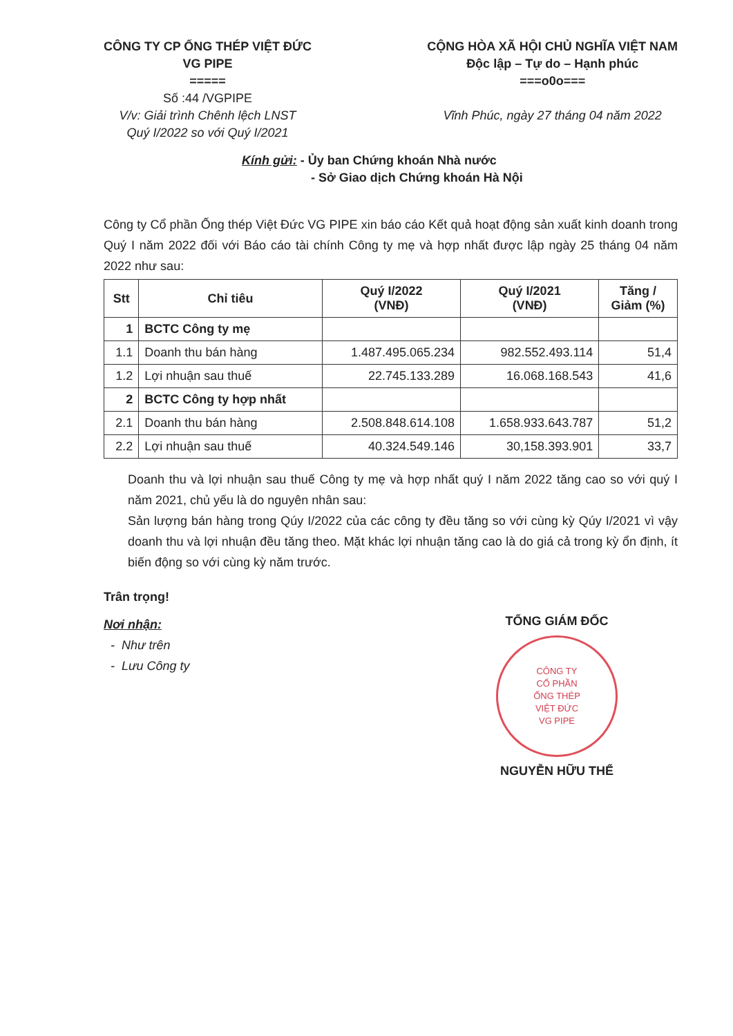CÔNG TY CP ỐNG THÉP VIỆT ĐỨC
VG PIPE
=====
Số :44 /VGPIPE
V/v: Giải trình Chênh lệch LNST
Quý I/2022 so với Quý I/2021
CỘNG HÒA XÃ HỘI CHỦ NGHĨA VIỆT NAM
Độc lập – Tự do – Hạnh phúc
===o0o===
Vĩnh Phúc, ngày 27 tháng 04 năm 2022
Kính gửi: - Ủy ban Chứng khoán Nhà nước
- Sở Giao dịch Chứng khoán Hà Nội
Công ty Cổ phần Ống thép Việt Đức VG PIPE xin báo cáo Kết quả hoạt động sản xuất kinh doanh trong Quý I năm 2022 đối với Báo cáo tài chính Công ty mẹ và hợp nhất được lập ngày 25 tháng 04 năm 2022 như sau:
| Stt | Chỉ tiêu | Quý I/2022 (VNĐ) | Quý I/2021 (VNĐ) | Tăng / Giảm (%) |
| --- | --- | --- | --- | --- |
| 1 | BCTC Công ty mẹ | | | |
| 1.1 | Doanh thu bán hàng | 1.487.495.065.234 | 982.552.493.114 | 51,4 |
| 1.2 | Lợi nhuận sau thuế | 22.745.133.289 | 16.068.168.543 | 41,6 |
| 2 | BCTC Công ty hợp nhất | | | |
| 2.1 | Doanh thu bán hàng | 2.508.848.614.108 | 1.658.933.643.787 | 51,2 |
| 2.2 | Lợi nhuận sau thuế | 40.324.549.146 | 30,158.393.901 | 33,7 |
Doanh thu và lợi nhuận sau thuế Công ty mẹ và hợp nhất quý I năm 2022 tăng cao so với quý I năm 2021, chủ yếu là do nguyên nhân sau:
Sản lượng bán hàng trong Qúy I/2022 của các công ty đều tăng so với cùng kỳ Qúy I/2021 vì vậy doanh thu và lợi nhuận đều tăng theo. Mặt khác lợi nhuận tăng cao là do giá cả trong kỳ ổn định, ít biến động so với cùng kỳ năm trước.
Trân trọng!
Nơi nhận:
- Như trên
- Lưu Công ty
TỔNG GIÁM ĐỐC
CÔNG TY
CỔ PHẦN
ỐNG THÉP
VIỆT ĐỨC
VG PIPE
NGUYỄN HỮU THỂ